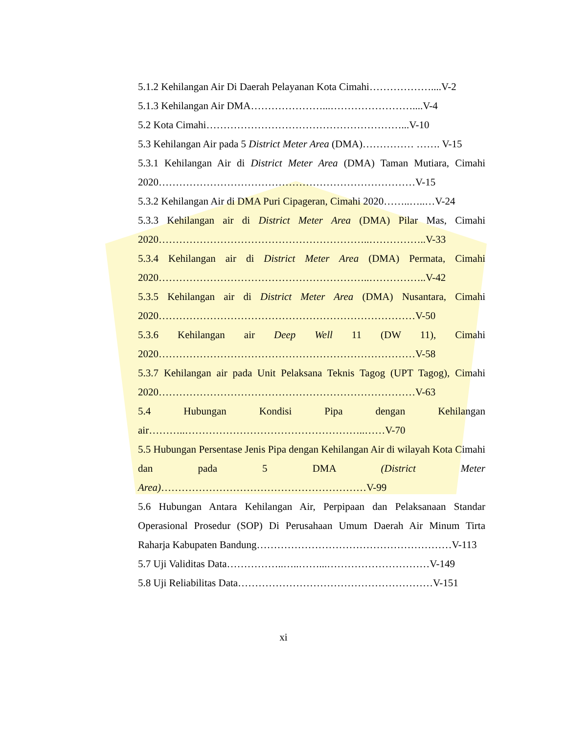5.1.2 Kehilangan Air Di Daerah Pelayanan Kota Cimahi………………....V-2
5.1.3 Kehilangan Air DMA…………………...……………………....V-4
5.2 Kota Cimahi…………………………………………………...V-10
5.3 Kehilangan Air pada 5 District Meter Area (DMA)…………… ……. V-15
5.3.1 Kehilangan Air di District Meter Area (DMA) Taman Mutiara, Cimahi 2020…………………………………………………………………V-15
5.3.2 Kehilangan Air di DMA Puri Cipageran, Cimahi 2020……..…..…V-24
5.3.3 Kehilangan air di District Meter Area (DMA) Pilar Mas, Cimahi 2020……………………………………………………..……………..V-33
5.3.4 Kehilangan air di District Meter Area (DMA) Permata, Cimahi 2020……………………………………………………..……………..V-42
5.3.5 Kehilangan air di District Meter Area (DMA) Nusantara, Cimahi 2020…………………………………………………………………V-50
5.3.6 Kehilangan air Deep Well 11 (DW 11), Cimahi 2020…………………………………………………………………V-58
5.3.7 Kehilangan air pada Unit Pelaksana Teknis Tagog (UPT Tagog), Cimahi 2020…………………………………………………………………V-63
5.4 Hubungan Kondisi Pipa dengan Kehilangan air………..……………………………………………..……V-70
5.5 Hubungan Persentase Jenis Pipa dengan Kehilangan Air di wilayah Kota Cimahi dan pada 5 DMA (District Meter Area)……………………………………………………V-99
5.6 Hubungan Antara Kehilangan Air, Perpipaan dan Pelaksanaan Standar Operasional Prosedur (SOP) Di Perusahaan Umum Daerah Air Minum Tirta Raharja Kabupaten Bandung…………………………………………………V-113
5.7 Uji Validitas Data……………..…..……...…………………………V-149
5.8 Uji Reliabilitas Data…………………………………………………V-151
xi